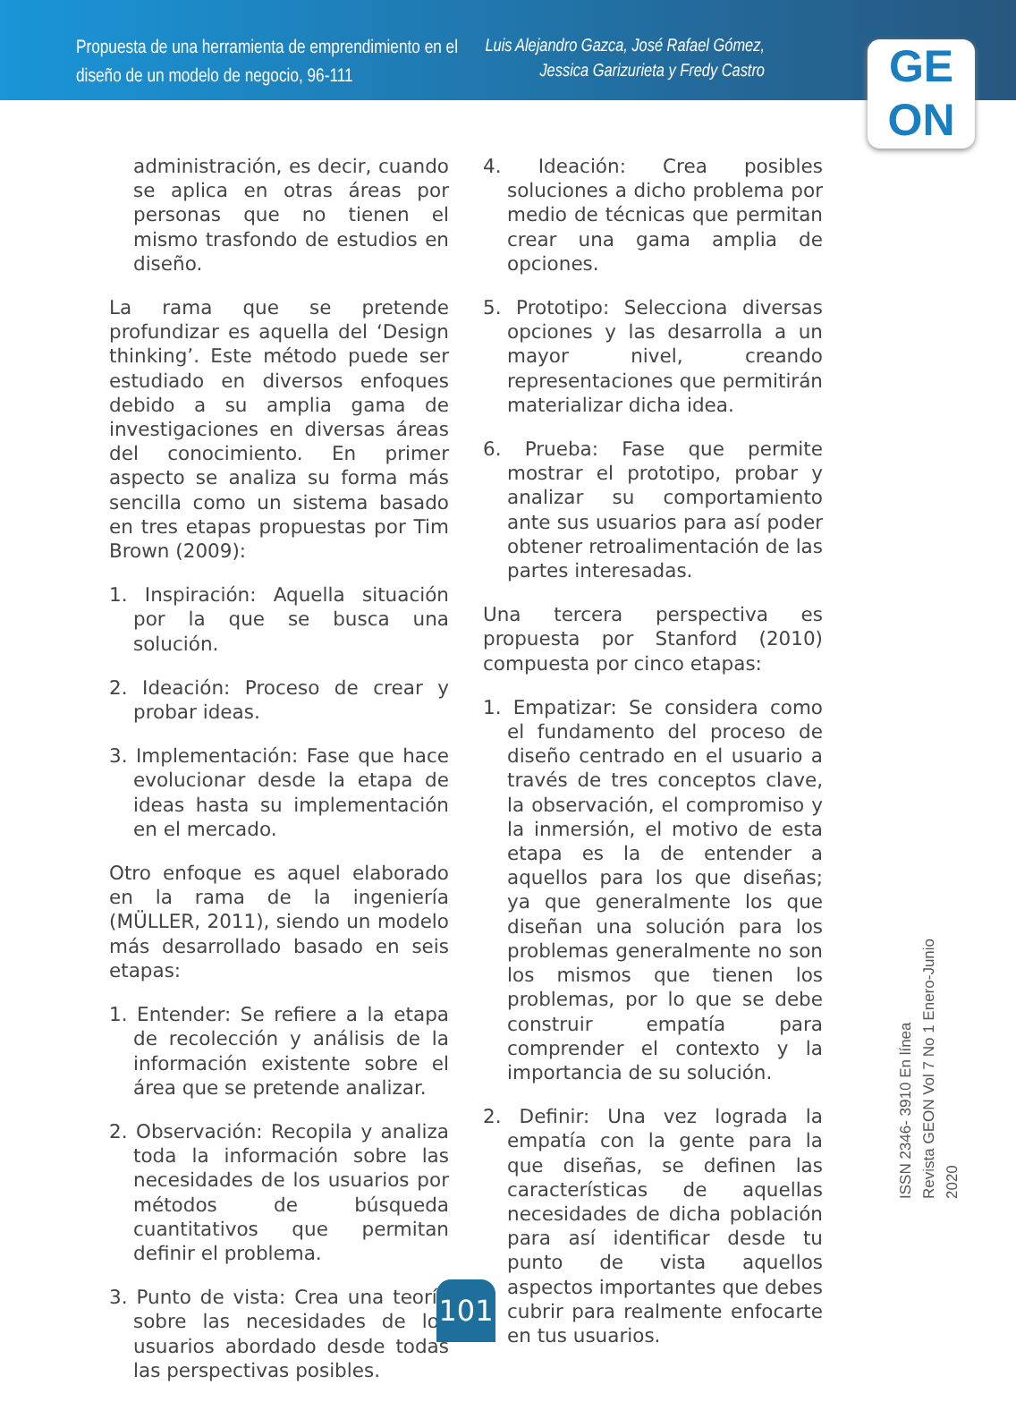Propuesta de una herramienta de emprendimiento en el diseño de un modelo de negocio, 96-111
Luis Alejandro Gazca, José Rafael Gómez, Jessica Garizurieta y Fredy Castro
GE
ON
administración, es decir, cuando se aplica en otras áreas por personas que no tienen el mismo trasfondo de estudios en diseño.
La rama que se pretende profundizar es aquella del ‘Design thinking’. Este método puede ser estudiado en diversos enfoques debido a su amplia gama de investigaciones en diversas áreas del conocimiento. En primer aspecto se analiza su forma más sencilla como un sistema basado en tres etapas propuestas por Tim Brown (2009):
1. Inspiración: Aquella situación por la que se busca una solución.
2. Ideación: Proceso de crear y probar ideas.
3. Implementación: Fase que hace evolucionar desde la etapa de ideas hasta su implementación en el mercado.
Otro enfoque es aquel elaborado en la rama de la ingeniería (MÜLLER, 2011), siendo un modelo más desarrollado basado en seis etapas:
1. Entender: Se refiere a la etapa de recolección y análisis de la información existente sobre el área que se pretende analizar.
2. Observación: Recopila y analiza toda la información sobre las necesidades de los usuarios por métodos de búsqueda cuantitativos que permitan definir el problema.
3. Punto de vista: Crea una teoría sobre las necesidades de los usuarios abordado desde todas las perspectivas posibles.
4. Ideación: Crea posibles soluciones a dicho problema por medio de técnicas que permitan crear una gama amplia de opciones.
5. Prototipo: Selecciona diversas opciones y las desarrolla a un mayor nivel, creando representaciones que permitirán materializar dicha idea.
6. Prueba: Fase que permite mostrar el prototipo, probar y analizar su comportamiento ante sus usuarios para así poder obtener retroalimentación de las partes interesadas.
Una tercera perspectiva es propuesta por Stanford (2010) compuesta por cinco etapas:
1. Empatizar: Se considera como el fundamento del proceso de diseño centrado en el usuario a través de tres conceptos clave, la observación, el compromiso y la inmersión, el motivo de esta etapa es la de entender a aquellos para los que diseñas; ya que generalmente los que diseñan una solución para los problemas generalmente no son los mismos que tienen los problemas, por lo que se debe construir empatía para comprender el contexto y la importancia de su solución.
2. Definir: Una vez lograda la empatía con la gente para la que diseñas, se definen las características de aquellas necesidades de dicha población para así identificar desde tu punto de vista aquellos aspectos importantes que debes cubrir para realmente enfocarte en tus usuarios.
ISSN 2346- 3910 En línea
Revista GEON Vol 7 No 1 Enero-Junio 2020
101